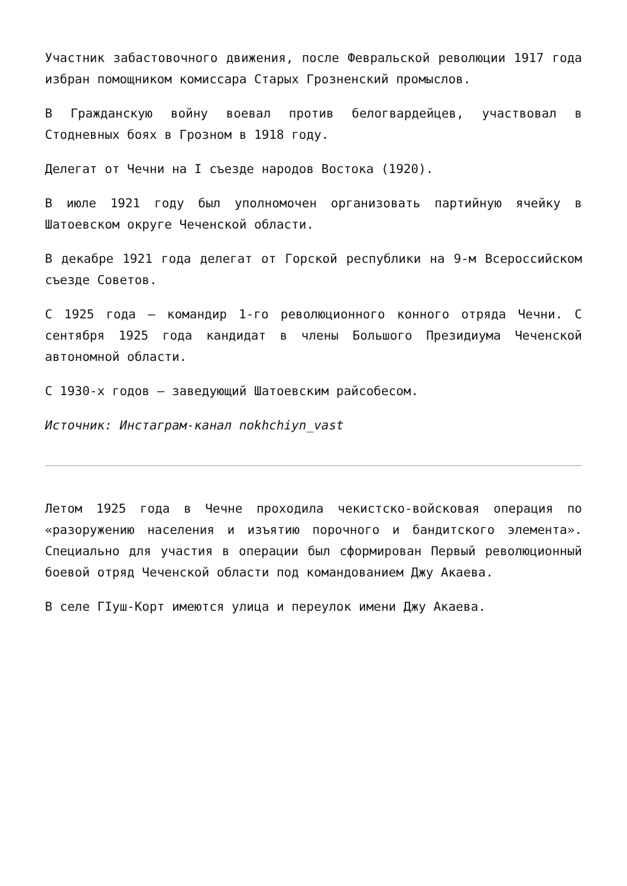Участник забастовочного движения, после Февральской революции 1917 года избран помощником комиссара Старых Грозненский промыслов.
В Гражданскую войну воевал против белогвардейцев, участвовал в Стодневных боях в Грозном в 1918 году.
Делегат от Чечни на I съезде народов Востока (1920).
В июле 1921 году был уполномочен организовать партийную ячейку в Шатоевском округе Чеченской области.
В декабре 1921 года делегат от Горской республики на 9-м Всероссийском съезде Советов.
С 1925 года – командир 1-го революционного конного отряда Чечни. С сентября 1925 года кандидат в члены Большого Президиума Чеченской автономной области.
С 1930-х годов – заведующий Шатоевским райсобесом.
Источник: Инстаграм-канал nokhchiyn_vast
Летом 1925 года в Чечне проходила чекистско-войсковая операция по «разоружению населения и изъятию порочного и бандитского элемента». Специально для участия в операции был сформирован Первый революционный боевой отряд Чеченской области под командованием Джу Акаева.
В селе ГIуш-Корт имеются улица и переулок имени Джу Акаева.